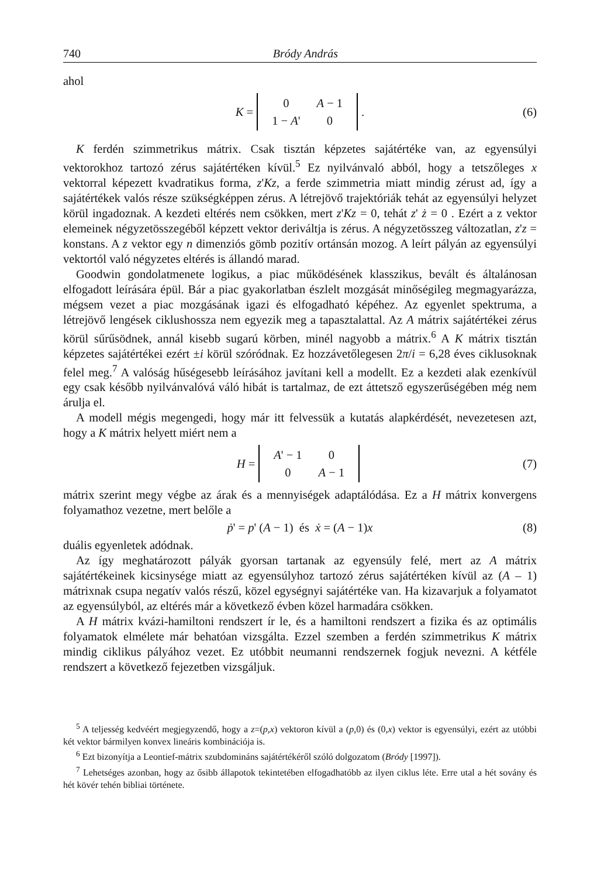740 Bródy András
ahol
K =
| 0 | A − 1 |
| 1 − A ' | 0 |
. (6)
K ferdén szimmetrikus mátrix. Csak tisztán képzetes sajátértéke van, az egyensúlyi vektorokhoz tartozó zérus sajátértéken kívül.<sup>5</sup> Ez nyilvánvaló abból, hogy a tetszőleges x vektorral képezett kvadratikus forma, z'Kz, a ferde szimmetria miatt mindig zérust ad, így a sajátértékek valós része szükségképpen zérus. A létrejövő trajektóriák tehát az egyensúlyi helyzet körül ingadoznak. A kezdeti eltérés nem csökken, mert z'Kz = 0, tehát z' ż = 0 . Ezért a z vektor elemeinek négyzetösszegéből képzett vektor deriváltja is zérus. A négyzetösszeg változatlan, z'z = konstans. A z vektor egy n dimenziós gömb pozitív ortánsán mozog. A leírt pályán az egyensúlyi vektortól való négyzetes eltérés is állandó marad.
Goodwin gondolatmenete logikus, a piac működésének klasszikus, bevált és általánosan elfogadott leírására épül. Bár a piac gyakorlatban észlelt mozgását minőségileg megmagyarázza, mégsem vezet a piac mozgásának igazi és elfogadható képéhez. Az egyenlet spektruma, a létrejövő lengések ciklushossza nem egyezik meg a tapasztalattal. Az A mátrix sajátértékei zérus körül sűrűsödnek, annál kisebb sugarú körben, minél nagyobb a mátrix.<sup>6</sup> A K mátrix tisztán képzetes sajátértékei ezért ±i körül szóródnak. Ez hozzávetőlegesen 2π/i = 6,28 éves ciklusoknak felel meg.<sup>7</sup> A valóság hűségesebb leírásához javítani kell a modellt. Ez a kezdeti alak ezenkívül egy csak később nyilvánvalóvá váló hibát is tartalmaz, de ezt áttetsző egyszerűségében még nem árulja el.
A modell mégis megengedi, hogy már itt felvessük a kutatás alapkérdését, nevezetesen azt, hogy a K mátrix helyett miért nem a
H =
| A ' − 1 | 0 |
| 0 | A − 1 |
(7)
mátrix szerint megy végbe az árak és a mennyiségek adaptálódása. Ez a H mátrix konvergens folyamathoz vezetne, mert belőle a
ṗ' = p' (A − 1) és ẋ = (A − 1)x (8)
duális egyenletek adódnak.
Az így meghatározott pályák gyorsan tartanak az egyensúly felé, mert az A mátrix sajátértékeinek kicsinysége miatt az egyensúlyhoz tartozó zérus sajátértéken kívül az (A – 1) mátrixnak csupa negatív valós részű, közel egységnyi sajátértéke van. Ha kizavarjuk a folyamatot az egyensúlyból, az eltérés már a következő évben közel harmadára csökken.
A H mátrix kvázi-hamiltoni rendszert ír le, és a hamiltoni rendszert a fizika és az optimális folyamatok elmélete már behatóan vizsgálta. Ezzel szemben a ferdén szimmetrikus K mátrix mindig ciklikus pályához vezet. Ez utóbbit neumanni rendszernek fogjuk nevezni. A kétféle rendszert a következő fejezetben vizsgáljuk.
<sup>5</sup> A teljesség kedvéért megjegyzendő, hogy a z=(p,x) vektoron kívül a (p, 0) és (0,x) vektor is egyensúlyi, ezért az utóbbi két vektor bármilyen konvex lineáris kombinációja is.
<sup>6</sup> Ezt bizonyítja a Leontief-mátrix szubdomináns sajátértékéről szóló dolgozatom (Bródy [1997]).
<sup>7</sup> Lehetséges azonban, hogy az ősibb állapotok tekintetében elfogadhatóbb az ilyen ciklus léte. Erre utal a hét sovány és hét kövér tehén bibliai története.